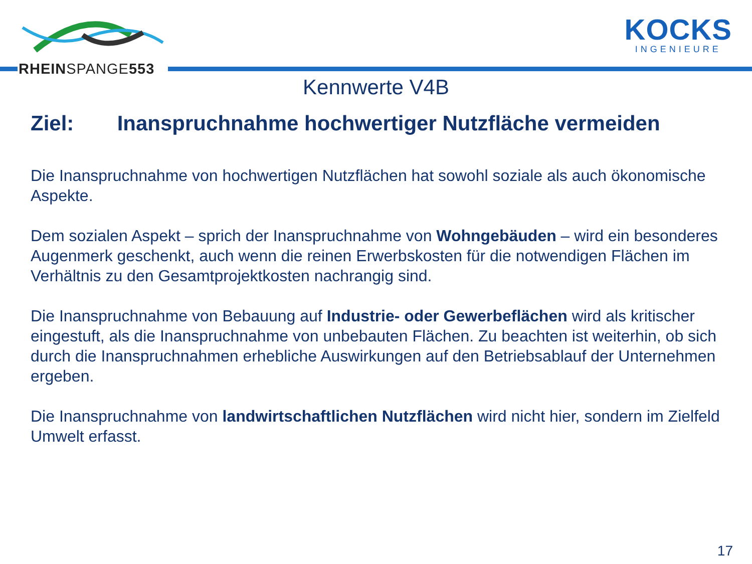RHEINSPANGE553
KOCKS
INGENIEURE
Kennwerte V4B
Ziel: Inanspruchnahme hochwertiger Nutzfläche vermeiden
Die Inanspruchnahme von hochwertigen Nutzflächen hat sowohl soziale als auch ökonomische Aspekte.
Dem sozialen Aspekt – sprich der Inanspruchnahme von Wohngebäuden – wird ein besonderes Augenmerk geschenkt, auch wenn die reinen Erwerbskosten für die notwendigen Flächen im Verhältnis zu den Gesamtprojektkosten nachrangig sind.
Die Inanspruchnahme von Bebauung auf Industrie- oder Gewerbeflächen wird als kritischer eingestuft, als die Inanspruchnahme von unbebauten Flächen. Zu beachten ist weiterhin, ob sich durch die Inanspruchnahmen erhebliche Auswirkungen auf den Betriebsablauf der Unternehmen ergeben.
Die Inanspruchnahme von landwirtschaftlichen Nutzflächen wird nicht hier, sondern im Zielfeld Umwelt erfasst.
17